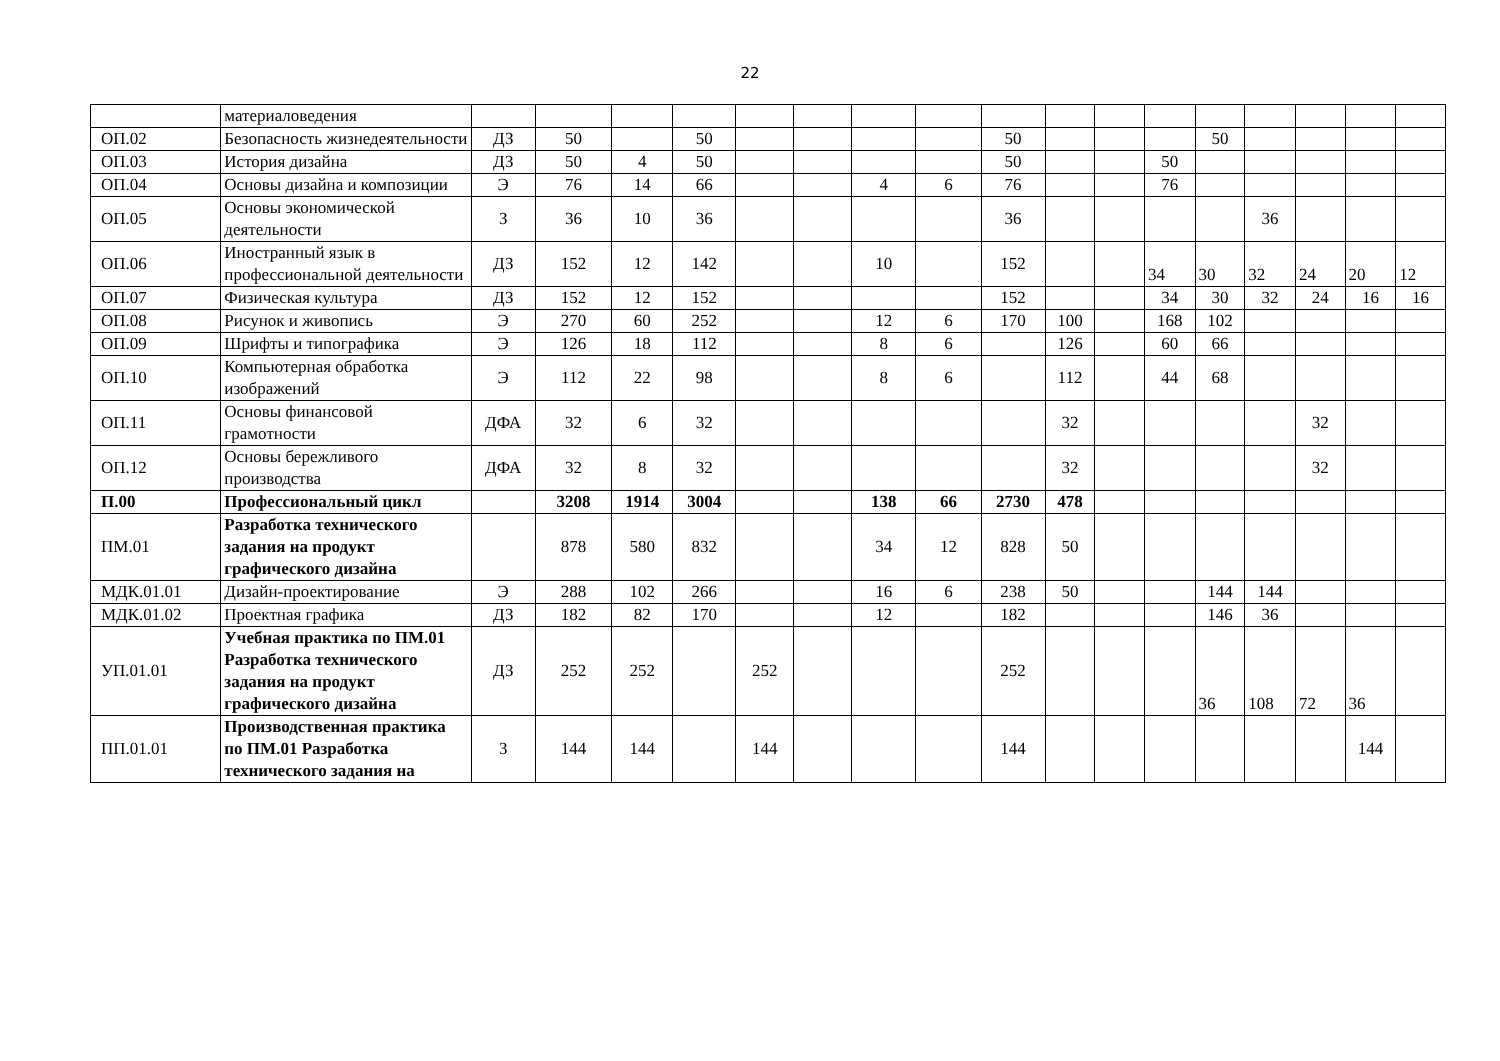22
| | материаловедения | | | | | | | | | | | | | | | | | |
| ОП.02 | Безопасность жизнедеятельности | ДЗ | 50 | | 50 | | | | | 50 | | | | 50 | | | | |
| ОП.03 | История дизайна | ДЗ | 50 | 4 | 50 | | | | | 50 | | | 50 | | | | | |
| ОП.04 | Основы дизайна и композиции | Э | 76 | 14 | 66 | | | 4 | 6 | 76 | | | 76 | | | | | |
| ОП.05 | Основы экономической деятельности | З | 36 | 10 | 36 | | | | | 36 | | | | | 36 | | | |
| ОП.06 | Иностранный язык в профессиональной деятельности | ДЗ | 152 | 12 | 142 | | | 10 | | 152 | | | 34 | 30 | 32 | 24 | 20 | 12 |
| ОП.07 | Физическая культура | ДЗ | 152 | 12 | 152 | | | | | 152 | | | 34 | 30 | 32 | 24 | 16 | 16 |
| ОП.08 | Рисунок и живопись | Э | 270 | 60 | 252 | | | 12 | 6 | 170 | 100 | | 168 | 102 | | | | |
| ОП.09 | Шрифты и типографика | Э | 126 | 18 | 112 | | | 8 | 6 | | 126 | | 60 | 66 | | | | |
| ОП.10 | Компьютерная обработка изображений | Э | 112 | 22 | 98 | | | 8 | 6 | | 112 | | 44 | 68 | | | | |
| ОП.11 | Основы финансовой грамотности | ДФА | 32 | 6 | 32 | | | | | | 32 | | | | | 32 | | |
| ОП.12 | Основы бережливого производства | ДФА | 32 | 8 | 32 | | | | | | 32 | | | | | 32 | | |
| П.00 | Профессиональный цикл | | 3208 | 1914 | 3004 | | | 138 | 66 | 2730 | 478 | | | | | | | |
| ПМ.01 | Разработка технического задания на продукт графического дизайна | | 878 | 580 | 832 | | | 34 | 12 | 828 | 50 | | | | | | | |
| МДК.01.01 | Дизайн-проектирование | Э | 288 | 102 | 266 | | | 16 | 6 | 238 | 50 | | | 144 | 144 | | | |
| МДК.01.02 | Проектная графика | ДЗ | 182 | 82 | 170 | | | 12 | | 182 | | | | 146 | 36 | | | |
| УП.01.01 | Учебная практика по ПМ.01 Разработка технического задания на продукт графического дизайна | ДЗ | 252 | 252 | | 252 | | | | 252 | | | | 36 | 108 | 72 | 36 | |
| ПП.01.01 | Производственная практика по ПМ.01 Разработка технического задания на | З | 144 | 144 | | 144 | | | | 144 | | | | | | | 144 | |